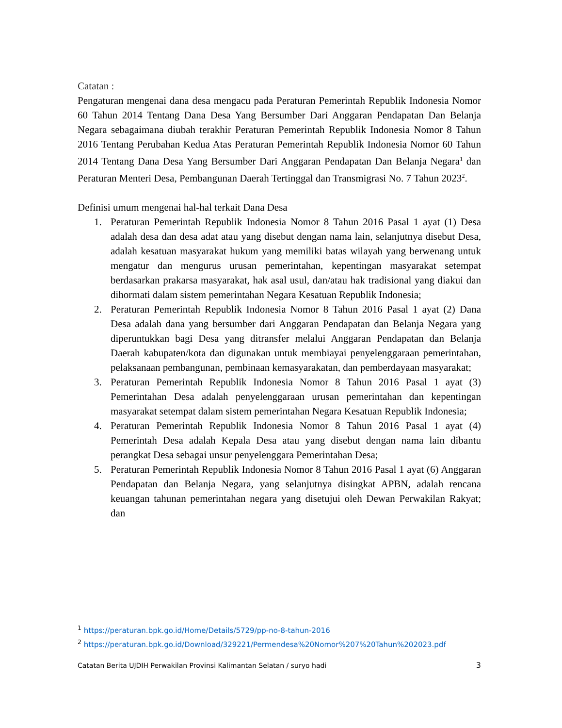Catatan :
Pengaturan mengenai dana desa mengacu pada Peraturan Pemerintah Republik Indonesia Nomor 60 Tahun 2014 Tentang Dana Desa Yang Bersumber Dari Anggaran Pendapatan Dan Belanja Negara sebagaimana diubah terakhir Peraturan Pemerintah Republik Indonesia Nomor 8 Tahun 2016 Tentang Perubahan Kedua Atas Peraturan Pemerintah Republik Indonesia Nomor 60 Tahun 2014 Tentang Dana Desa Yang Bersumber Dari Anggaran Pendapatan Dan Belanja Negara<sup>1</sup> dan Peraturan Menteri Desa, Pembangunan Daerah Tertinggal dan Transmigrasi No. 7 Tahun 2023<sup>2</sup>.
Definisi umum mengenai hal-hal terkait Dana Desa
1. Peraturan Pemerintah Republik Indonesia Nomor 8 Tahun 2016 Pasal 1 ayat (1) Desa adalah desa dan desa adat atau yang disebut dengan nama lain, selanjutnya disebut Desa, adalah kesatuan masyarakat hukum yang memiliki batas wilayah yang berwenang untuk mengatur dan mengurus urusan pemerintahan, kepentingan masyarakat setempat berdasarkan prakarsa masyarakat, hak asal usul, dan/atau hak tradisional yang diakui dan dihormati dalam sistem pemerintahan Negara Kesatuan Republik Indonesia;
2. Peraturan Pemerintah Republik Indonesia Nomor 8 Tahun 2016 Pasal 1 ayat (2) Dana Desa adalah dana yang bersumber dari Anggaran Pendapatan dan Belanja Negara yang diperuntukkan bagi Desa yang ditransfer melalui Anggaran Pendapatan dan Belanja Daerah kabupaten/kota dan digunakan untuk membiayai penyelenggaraan pemerintahan, pelaksanaan pembangunan, pembinaan kemasyarakatan, dan pemberdayaan masyarakat;
3. Peraturan Pemerintah Republik Indonesia Nomor 8 Tahun 2016 Pasal 1 ayat (3) Pemerintahan Desa adalah penyelenggaraan urusan pemerintahan dan kepentingan masyarakat setempat dalam sistem pemerintahan Negara Kesatuan Republik Indonesia;
4. Peraturan Pemerintah Republik Indonesia Nomor 8 Tahun 2016 Pasal 1 ayat (4) Pemerintah Desa adalah Kepala Desa atau yang disebut dengan nama lain dibantu perangkat Desa sebagai unsur penyelenggara Pemerintahan Desa;
5. Peraturan Pemerintah Republik Indonesia Nomor 8 Tahun 2016 Pasal 1 ayat (6) Anggaran Pendapatan dan Belanja Negara, yang selanjutnya disingkat APBN, adalah rencana keuangan tahunan pemerintahan negara yang disetujui oleh Dewan Perwakilan Rakyat; dan
<sup>1</sup> https://peraturan.bpk.go.id/Home/Details/5729/pp-no-8-tahun-2016
<sup>2</sup> https://peraturan.bpk.go.id/Download/329221/Permendesa%20Nomor%207%20Tahun%202023.pdf
Catatan Berita UJDIH Perwakilan Provinsi Kalimantan Selatan / suryo hadi 3